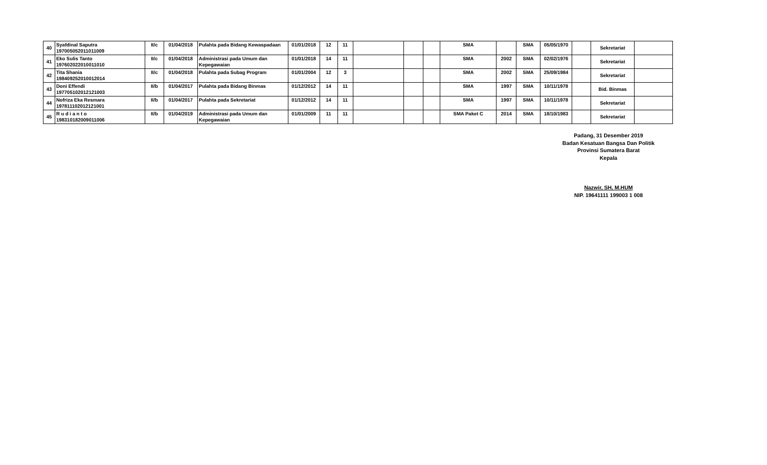| 40 | Syafdinal Saputra 197005052011011009 | II/c | 01/04/2018 | Pulahta pada Bidang Kewaspadaan | 01/01/2018 | 12 | 11 | | | | SMA | | SMA | 05/05/1970 | | Sekretariat | |
| 41 | Eko Sulis Tanto 197602022010011010 | II/c | 01/04/2018 | Administrasi pada Umum dan Kepegawaian | 01/01/2018 | 14 | 11 | | | | SMA | 2002 | SMA | 02/02/1976 | | Sekretariat | |
| 42 | Tita Shania 198409252010012014 | II/c | 01/04/2018 | Pulahta pada Subag Program | 01/01/2004 | 12 | 3 | | | | SMA | 2002 | SMA | 25/09/1984 | | Sekretariat | |
| 43 | Doni Effendi 197705102012121003 | II/b | 01/04/2017 | Pulahta pada Bidang Binmas | 01/12/2012 | 14 | 11 | | | | SMA | 1997 | SMA | 10/11/1978 | | Bid. Binmas | |
| 44 | Nofriza Eka Resmara 197811102012121001 | II/b | 01/04/2017 | Pulahta pada Sekretariat | 01/12/2012 | 14 | 11 | | | | SMA | 1997 | SMA | 10/11/1978 | | Sekretariat | |
| 45 | R u d i a n t o 198310182009011006 | II/b | 01/04/2019 | Administrasi pada Umum dan Kepegawaian | 01/01/2009 | 11 | 11 | | | | SMA Paket C | 2014 | SMA | 18/10/1983 | | Sekretariat | |
Padang, 31 Desember 2019
Badan Kesatuan Bangsa Dan Politik
Provinsi Sumatera Barat
Kepala
Nazwir, SH, M.HUM
NIP. 19641111 199003 1 008